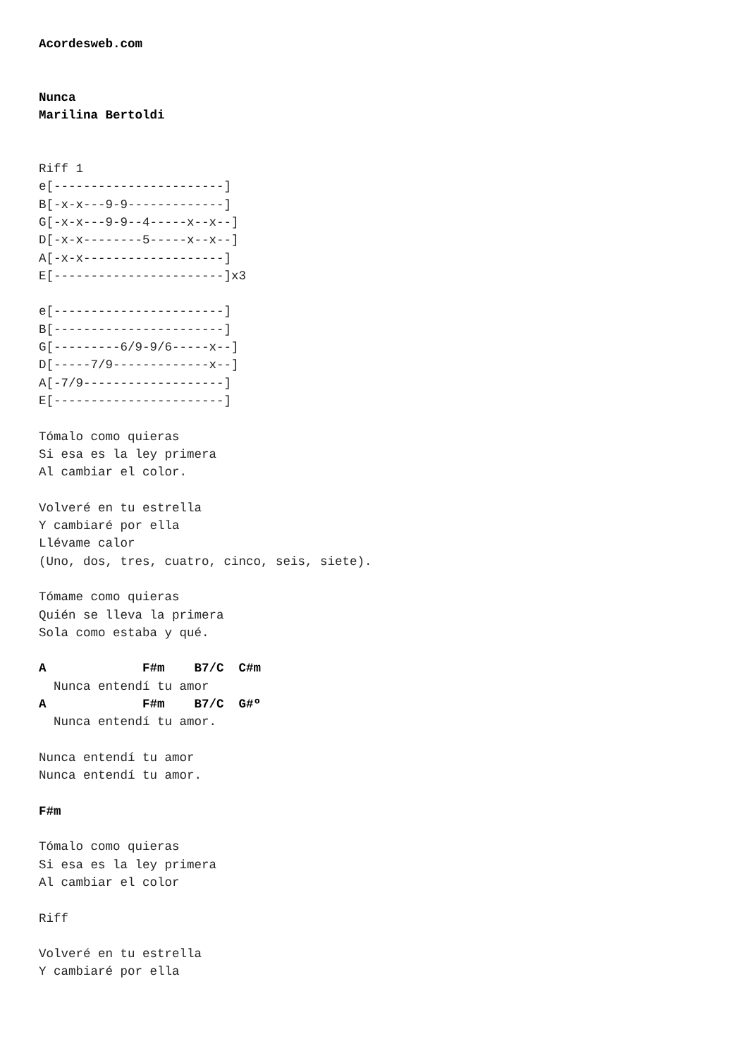Acordesweb.com


Nunca
Marilina Bertoldi


Riff 1
e[-----------------------]
B[-x-x---9-9-------------]
G[-x-x---9-9--4-----x--x--]
D[-x-x--------5-----x--x--]
A[-x-x-------------------]
E[-----------------------]x3

e[-----------------------]
B[-----------------------]
G[---------6/9-9/6-----x--]
D[-----7/9-------------x--]
A[-7/9-------------------]
E[-----------------------]

Tómalo como quieras
Si esa es la ley primera
Al cambiar el color.

Volveré en tu estrella
Y cambiaré por ella
Llévame calor
(Uno, dos, tres, cuatro, cinco, seis, siete).

Tómame como quieras
Quién se lleva la primera
Sola como estaba y qué.

A             F#m    B7/C  C#m
  Nunca entendí tu amor
A             F#m    B7/C  G#º
  Nunca entendí tu amor.

Nunca entendí tu amor
Nunca entendí tu amor.

F#m

Tómalo como quieras
Si esa es la ley primera
Al cambiar el color

Riff

Volveré en tu estrella
Y cambiaré por ella